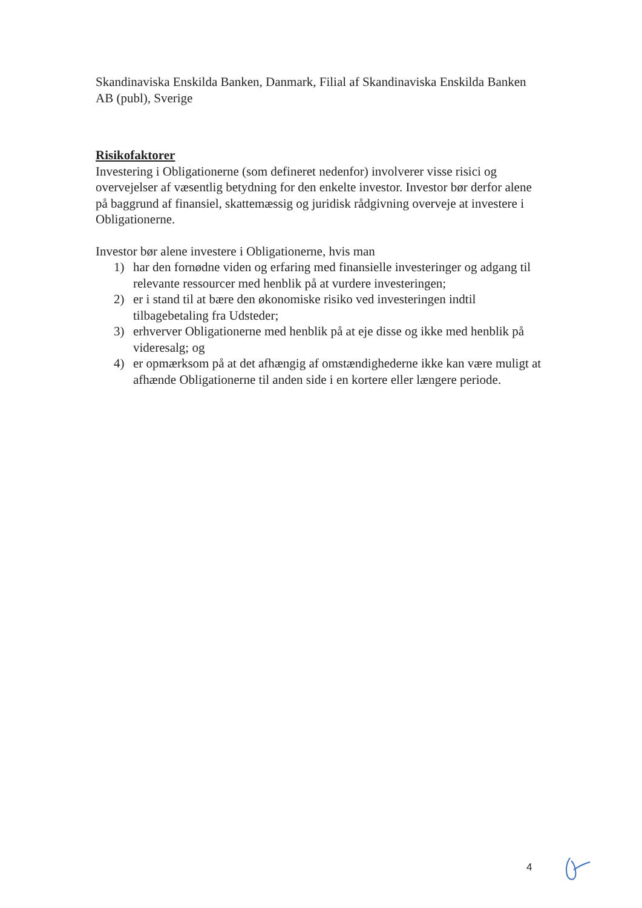Skandinaviska Enskilda Banken, Danmark, Filial af Skandinaviska Enskilda Banken AB (publ), Sverige
Risikofaktorer
Investering i Obligationerne (som defineret nedenfor) involverer visse risici og overvejelser af væsentlig betydning for den enkelte investor. Investor bør derfor alene på baggrund af finansiel, skattemæssig og juridisk rådgivning overveje at investere i Obligationerne.
Investor bør alene investere i Obligationerne, hvis man
1) har den fornødne viden og erfaring med finansielle investeringer og adgang til relevante ressourcer med henblik på at vurdere investeringen;
2) er i stand til at bære den økonomiske risiko ved investeringen indtil tilbagebetaling fra Udsteder;
3) erhverver Obligationerne med henblik på at eje disse og ikke med henblik på videresalg; og
4) er opmærksom på at det afhængig af omstændighederne ikke kan være muligt at afhænde Obligationerne til anden side i en kortere eller længere periode.
4